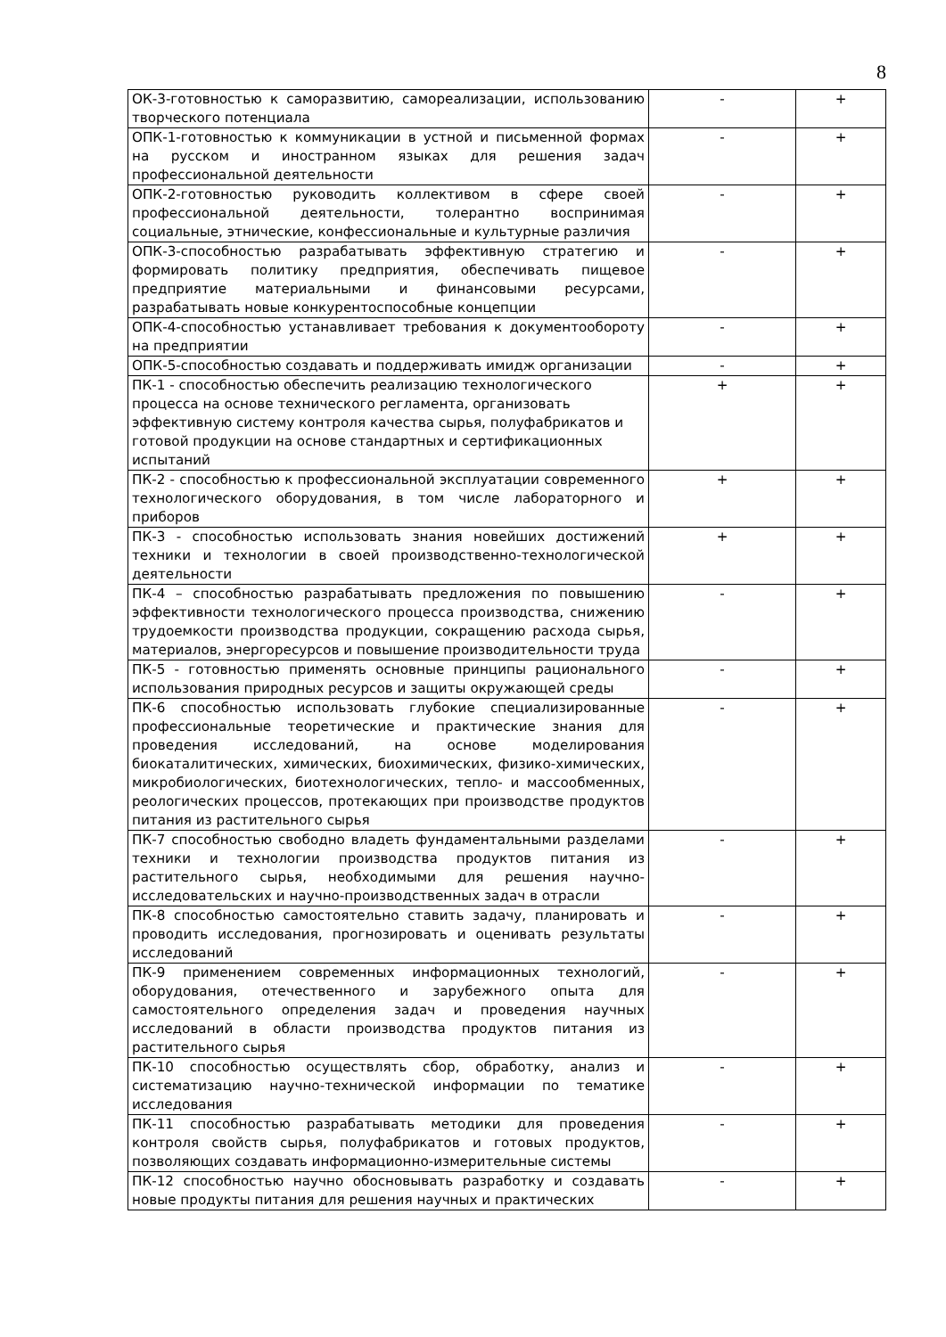8
| ОК-3-готовностью к саморазвитию, самореализации, использованию творческого потенциала | - | + |
| ОПК-1-готовностью к коммуникации в устной и письменной формах на русском и иностранном языках для решения задач профессиональной деятельности | - | + |
| ОПК-2-готовностью руководить коллективом в сфере своей профессиональной деятельности, толерантно воспринимая социальные, этнические, конфессиональные и культурные различия | - | + |
| ОПК-3-способностью разрабатывать эффективную стратегию и формировать политику предприятия, обеспечивать пищевое предприятие материальными и финансовыми ресурсами, разрабатывать новые конкурентоспособные концепции | - | + |
| ОПК-4-способностью устанавливает требования к документообороту на предприятии | - | + |
| ОПК-5-способностью создавать и поддерживать имидж организации | - | + |
| ПК-1 - способностью обеспечить реализацию технологического процесса на основе технического регламента, организовать эффективную систему контроля качества сырья, полуфабрикатов и готовой продукции на основе стандартных и сертификационных испытаний | + | + |
| ПК-2 - способностью к профессиональной эксплуатации современного технологического оборудования, в том числе лабораторного и приборов | + | + |
| ПК-3 - способностью использовать знания новейших достижений техники и технологии в своей производственно-технологической деятельности | + | + |
| ПК-4 – способностью разрабатывать предложения по повышению эффективности технологического процесса производства, снижению трудоемкости производства продукции, сокращению расхода сырья, материалов, энергоресурсов и повышение производительности труда | - | + |
| ПК-5 - готовностью применять основные принципы рационального использования природных ресурсов и защиты окружающей среды | - | + |
| ПК-6 способностью использовать глубокие специализированные профессиональные теоретические и практические знания для проведения исследований, на основе моделирования биокаталитических, химических, биохимических, физико-химических, микробиологических, биотехнологических, тепло- и массообменных, реологических процессов, протекающих при производстве продуктов питания из растительного сырья | - | + |
| ПК-7 способностью свободно владеть фундаментальными разделами техники и технологии производства продуктов питания из растительного сырья, необходимыми для решения научно-исследовательских и научно-производственных задач в отрасли | - | + |
| ПК-8 способностью самостоятельно ставить задачу, планировать и проводить исследования, прогнозировать и оценивать результаты исследований | - | + |
| ПК-9 применением современных информационных технологий, оборудования, отечественного и зарубежного опыта для самостоятельного определения задач и проведения научных исследований в области производства продуктов питания из растительного сырья | - | + |
| ПК-10 способностью осуществлять сбор, обработку, анализ и систематизацию научно-технической информации по тематике исследования | - | + |
| ПК-11 способностью разрабатывать методики для проведения контроля свойств сырья, полуфабрикатов и готовых продуктов, позволяющих создавать информационно-измерительные системы | - | + |
| ПК-12 способностью научно обосновывать разработку и создавать новые продукты питания для решения научных и практических | - | + |